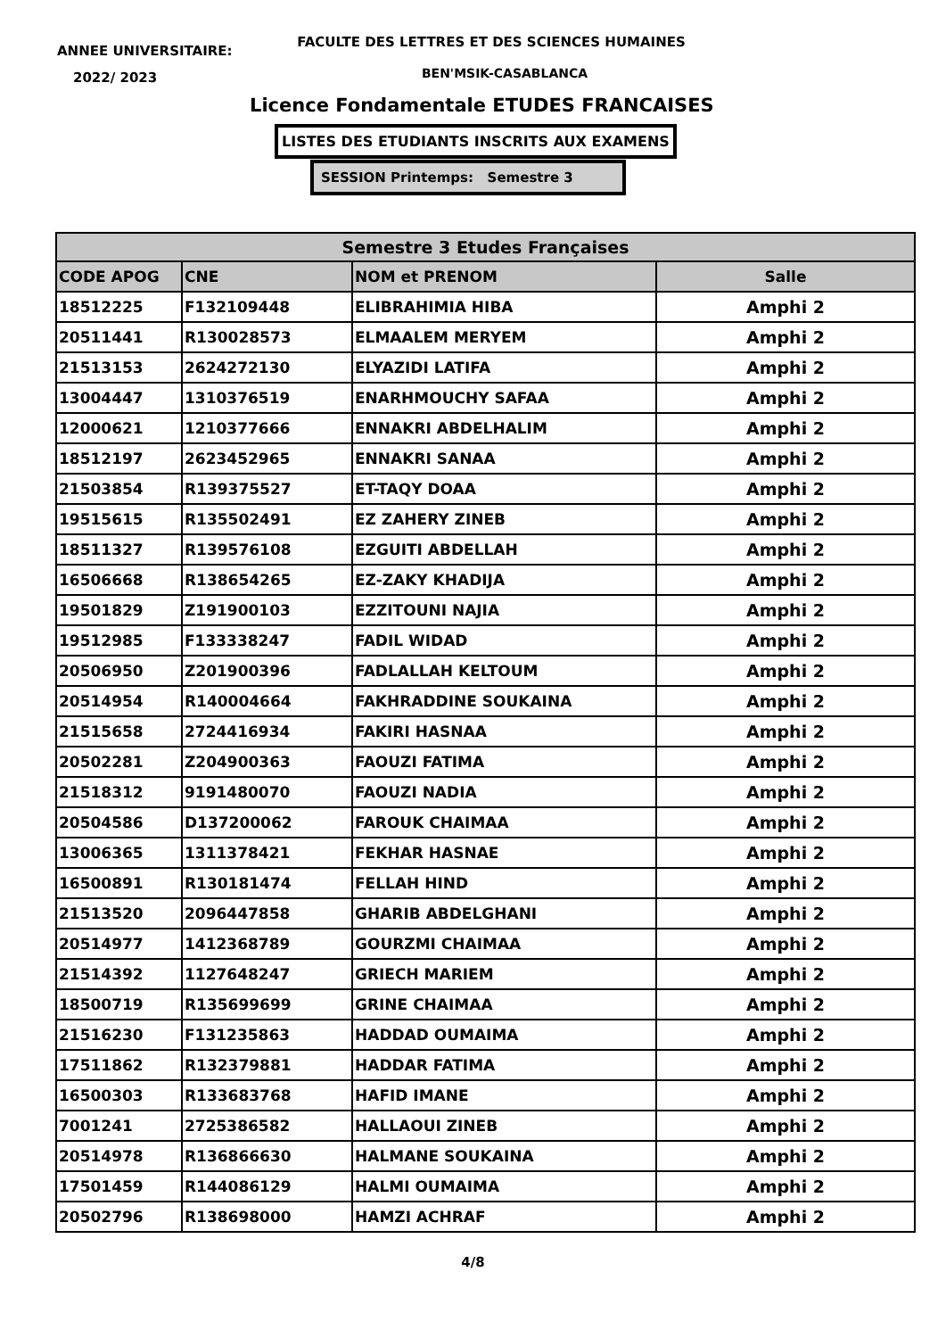ANNEE UNIVERSITAIRE:
FACULTE DES LETTRES ET DES SCIENCES HUMAINES
2022/ 2023 BEN'MSIK-CASABLANCA
Licence Fondamentale ETUDES FRANCAISES
LISTES DES ETUDIANTS INSCRITS AUX EXAMENS
SESSION Printemps: Semestre 3
| Semestre 3 Etudes Françaises | | | |
| --- | --- | --- | --- |
| CODE APOG | CNE | NOM et PRENOM | Salle |
| 18512225 | F132109448 | ELIBRAHIMIA HIBA | Amphi 2 |
| 20511441 | R130028573 | ELMAALEM MERYEM | Amphi 2 |
| 21513153 | 2624272130 | ELYAZIDI LATIFA | Amphi 2 |
| 13004447 | 1310376519 | ENARHMOUCHY SAFAA | Amphi 2 |
| 12000621 | 1210377666 | ENNAKRI ABDELHALIM | Amphi 2 |
| 18512197 | 2623452965 | ENNAKRI SANAA | Amphi 2 |
| 21503854 | R139375527 | ET-TAQY DOAA | Amphi 2 |
| 19515615 | R135502491 | EZ ZAHERY ZINEB | Amphi 2 |
| 18511327 | R139576108 | EZGUITI ABDELLAH | Amphi 2 |
| 16506668 | R138654265 | EZ-ZAKY KHADIJA | Amphi 2 |
| 19501829 | Z191900103 | EZZITOUNI NAJIA | Amphi 2 |
| 19512985 | F133338247 | FADIL WIDAD | Amphi 2 |
| 20506950 | Z201900396 | FADLALLAH KELTOUM | Amphi 2 |
| 20514954 | R140004664 | FAKHRADDINE SOUKAINA | Amphi 2 |
| 21515658 | 2724416934 | FAKIRI HASNAA | Amphi 2 |
| 20502281 | Z204900363 | FAOUZI FATIMA | Amphi 2 |
| 21518312 | 9191480070 | FAOUZI NADIA | Amphi 2 |
| 20504586 | D137200062 | FAROUK CHAIMAA | Amphi 2 |
| 13006365 | 1311378421 | FEKHAR HASNAE | Amphi 2 |
| 16500891 | R130181474 | FELLAH HIND | Amphi 2 |
| 21513520 | 2096447858 | GHARIB ABDELGHANI | Amphi 2 |
| 20514977 | 1412368789 | GOURZMI CHAIMAA | Amphi 2 |
| 21514392 | 1127648247 | GRIECH MARIEM | Amphi 2 |
| 18500719 | R135699699 | GRINE CHAIMAA | Amphi 2 |
| 21516230 | F131235863 | HADDAD OUMAIMA | Amphi 2 |
| 17511862 | R132379881 | HADDAR FATIMA | Amphi 2 |
| 16500303 | R133683768 | HAFID IMANE | Amphi 2 |
| 7001241 | 2725386582 | HALLAOUI ZINEB | Amphi 2 |
| 20514978 | R136866630 | HALMANE SOUKAINA | Amphi 2 |
| 17501459 | R144086129 | HALMI OUMAIMA | Amphi 2 |
| 20502796 | R138698000 | HAMZI ACHRAF | Amphi 2 |
4/8